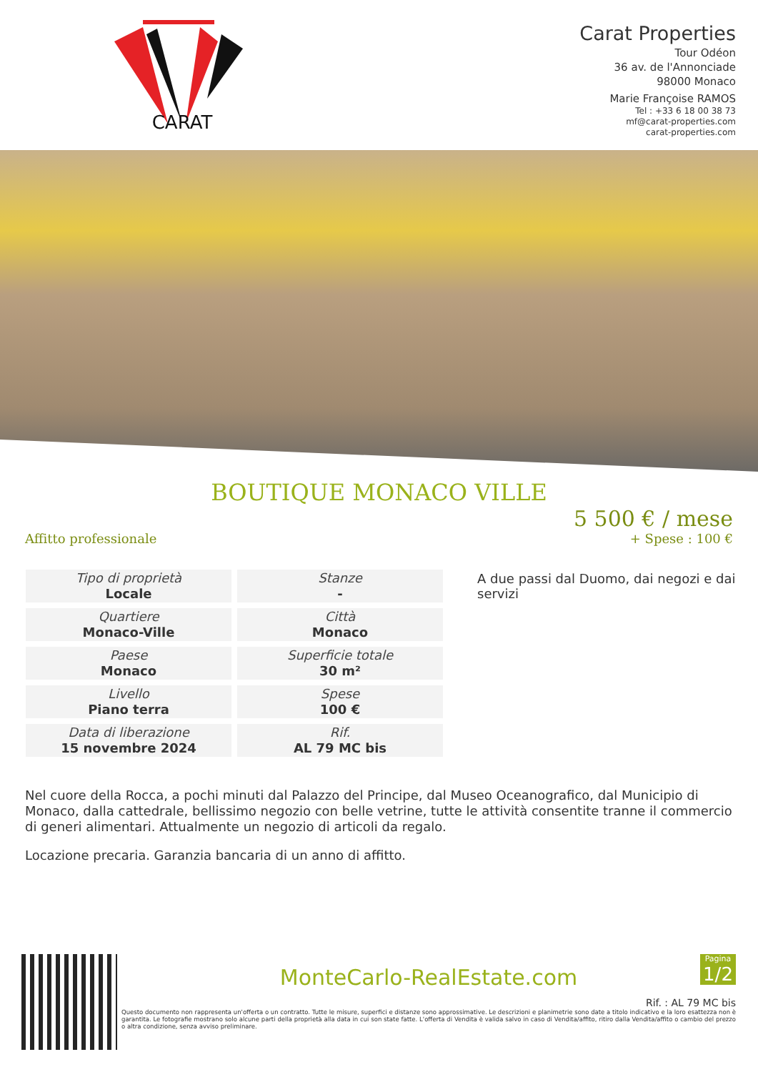CARAT
Carat Properties
Tour Odéon
36 av. de l'Annonciade
98000 Monaco
Marie Françoise RAMOS
Tel : +33 6 18 00 38 73
mf@carat-properties.com
carat-properties.com
BOUTIQUE MONACO VILLE
Affitto professionale
5 500 € / mese
+ Spese : 100 €
| Tipo di proprietà Locale | Stanze - |
| Quartiere Monaco-Ville | Città Monaco |
| Paese Monaco | Superficie totale 30 m² |
| Livello Piano terra | Spese 100 € |
| Data di liberazione 15 novembre 2024 | Rif. AL 79 MC bis |
A due passi dal Duomo, dai negozi e dai servizi
Nel cuore della Rocca, a pochi minuti dal Palazzo del Principe, dal Museo Oceanografico, dal Municipio di Monaco, dalla cattedrale, bellissimo negozio con belle vetrine, tutte le attività consentite tranne il commercio di generi alimentari. Attualmente un negozio di articoli da regalo.
Locazione precaria. Garanzia bancaria di un anno di affitto.
MonteCarlo-RealEstate.com
Pagina
1/2
Rif. : AL 79 MC bis
Questo documento non rappresenta un'offerta o un contratto. Tutte le misure, superfici e distanze sono approssimative. Le descrizioni e planimetrie sono date a titolo indicativo e la loro esattezza non è garantita. Le fotografie mostrano solo alcune parti della proprietà alla data in cui son state fatte. L'offerta di Vendita è valida salvo in caso di Vendita/affito, ritiro dalla Vendita/affito o cambio del prezzo o altra condizione, senza avviso preliminare.